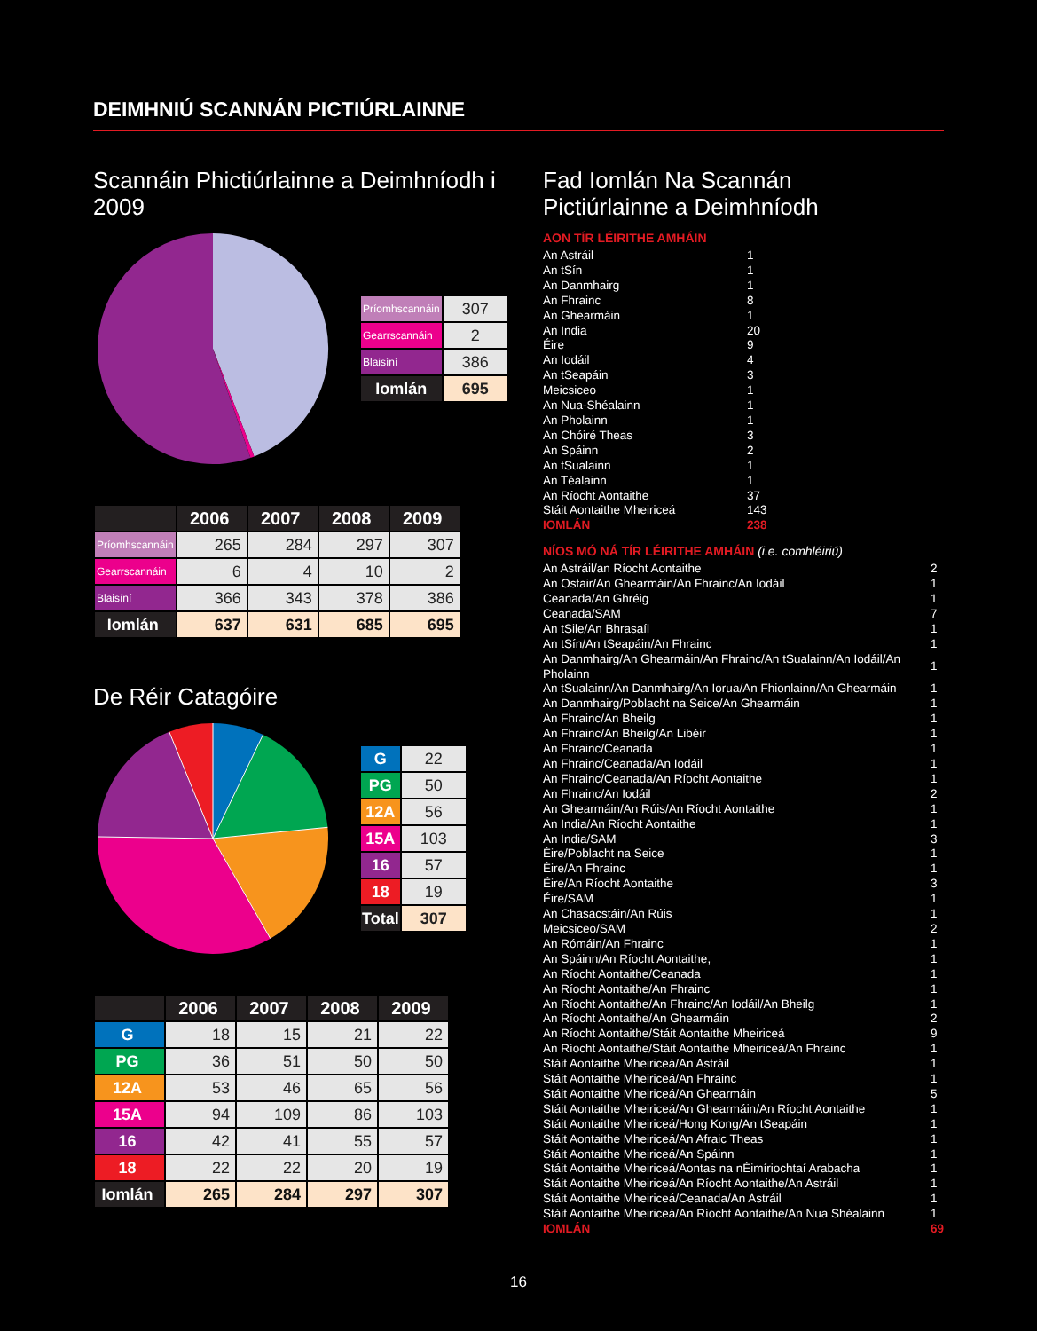DEIMHNIÚ SCANNÁN PICTIÚRLAINNE
Scannáin Phictiúrlainne a Deimhníodh i 2009
| Príomhscannáin | 307 |
| Gearrscannáin | 2 |
| Blaisíní | 386 |
| Iomlán | 695 |
| | 2006 | 2007 | 2008 | 2009 |
| --- | --- | --- | --- | --- |
| Príomhscannáin | 265 | 284 | 297 | 307 |
| Gearrscannáin | 6 | 4 | 10 | 2 |
| Blaisíní | 366 | 343 | 378 | 386 |
| Iomlán | 637 | 631 | 685 | 695 |
De Réir Catagóire
| G | 22 |
| PG | 50 |
| 12A | 56 |
| 15A | 103 |
| 16 | 57 |
| 18 | 19 |
| Total | 307 |
| | 2006 | 2007 | 2008 | 2009 |
| --- | --- | --- | --- | --- |
| G | 18 | 15 | 21 | 22 |
| PG | 36 | 51 | 50 | 50 |
| 12A | 53 | 46 | 65 | 56 |
| 15A | 94 | 109 | 86 | 103 |
| 16 | 42 | 41 | 55 | 57 |
| 18 | 22 | 22 | 20 | 19 |
| Iomlán | 265 | 284 | 297 | 307 |
Fad Iomlán Na Scannán
Pictiúrlainne a Deimhníodh
AON TÍR LÉIRITHE AMHÁIN
| An Astráil | 1 |
| An tSín | 1 |
| An Danmhairg | 1 |
| An Fhrainc | 8 |
| An Ghearmáin | 1 |
| An India | 20 |
| Éire | 9 |
| An Iodáil | 4 |
| An tSeapáin | 3 |
| Meicsiceo | 1 |
| An Nua-Shéalainn | 1 |
| An Pholainn | 1 |
| An Chóiré Theas | 3 |
| An Spáinn | 2 |
| An tSualainn | 1 |
| An Téalainn | 1 |
| An Ríocht Aontaithe | 37 |
| Stáit Aontaithe Mheiriceá | 143 |
| IOMLÁN | 238 |
NÍOS MÓ NÁ TÍR LÉIRITHE AMHÁIN (i.e. comhléiriú)
| An Astráil/an Ríocht Aontaithe | 2 |
| An Ostair/An Ghearmáin/An Fhrainc/An Iodáil | 1 |
| Ceanada/An Ghréig | 1 |
| Ceanada/SAM | 7 |
| An tSile/An Bhrasaíl | 1 |
| An tSín/An tSeapáin/An Fhrainc | 1 |
| An Danmhairg/An Ghearmáin/An Fhrainc/An tSualainn/An Iodáil/An Pholainn | 1 |
| An tSualainn/An Danmhairg/An Iorua/An Fhionlainn/An Ghearmáin | 1 |
| An Danmhairg/Poblacht na Seice/An Ghearmáin | 1 |
| An Fhrainc/An Bheilg | 1 |
| An Fhrainc/An Bheilg/An Libéir | 1 |
| An Fhrainc/Ceanada | 1 |
| An Fhrainc/Ceanada/An Iodáil | 1 |
| An Fhrainc/Ceanada/An Ríocht Aontaithe | 1 |
| An Fhrainc/An Iodáil | 2 |
| An Ghearmáin/An Rúis/An Ríocht Aontaithe | 1 |
| An India/An Ríocht Aontaithe | 1 |
| An India/SAM | 3 |
| Éire/Poblacht na Seice | 1 |
| Éire/An Fhrainc | 1 |
| Éire/An Ríocht Aontaithe | 3 |
| Éire/SAM | 1 |
| An Chasacstáin/An Rúis | 1 |
| Meicsiceo/SAM | 2 |
| An Rómáin/An Fhrainc | 1 |
| An Spáinn/An Ríocht Aontaithe, | 1 |
| An Ríocht Aontaithe/Ceanada | 1 |
| An Ríocht Aontaithe/An Fhrainc | 1 |
| An Ríocht Aontaithe/An Fhrainc/An Iodáil/An Bheilg | 1 |
| An Ríocht Aontaithe/An Ghearmáin | 2 |
| An Ríocht Aontaithe/Stáit Aontaithe Mheiriceá | 9 |
| An Ríocht Aontaithe/Stáit Aontaithe Mheiriceá/An Fhrainc | 1 |
| Stáit Aontaithe Mheiriceá/An Astráil | 1 |
| Stáit Aontaithe Mheiriceá/An Fhrainc | 1 |
| Stáit Aontaithe Mheiriceá/An Ghearmáin | 5 |
| Stáit Aontaithe Mheiriceá/An Ghearmáin/An Ríocht Aontaithe | 1 |
| Stáit Aontaithe Mheiriceá/Hong Kong/An tSeapáin | 1 |
| Stáit Aontaithe Mheiriceá/An Afraic Theas | 1 |
| Stáit Aontaithe Mheiriceá/An Spáinn | 1 |
| Stáit Aontaithe Mheiriceá/Aontas na nÉimíriochtaí Arabacha | 1 |
| Stáit Aontaithe Mheiriceá/An Ríocht Aontaithe/An Astráil | 1 |
| Stáit Aontaithe Mheiriceá/Ceanada/An Astráil | 1 |
| Stáit Aontaithe Mheiriceá/An Ríocht Aontaithe/An Nua Shéalainn | 1 |
| IOMLÁN | 69 |
16